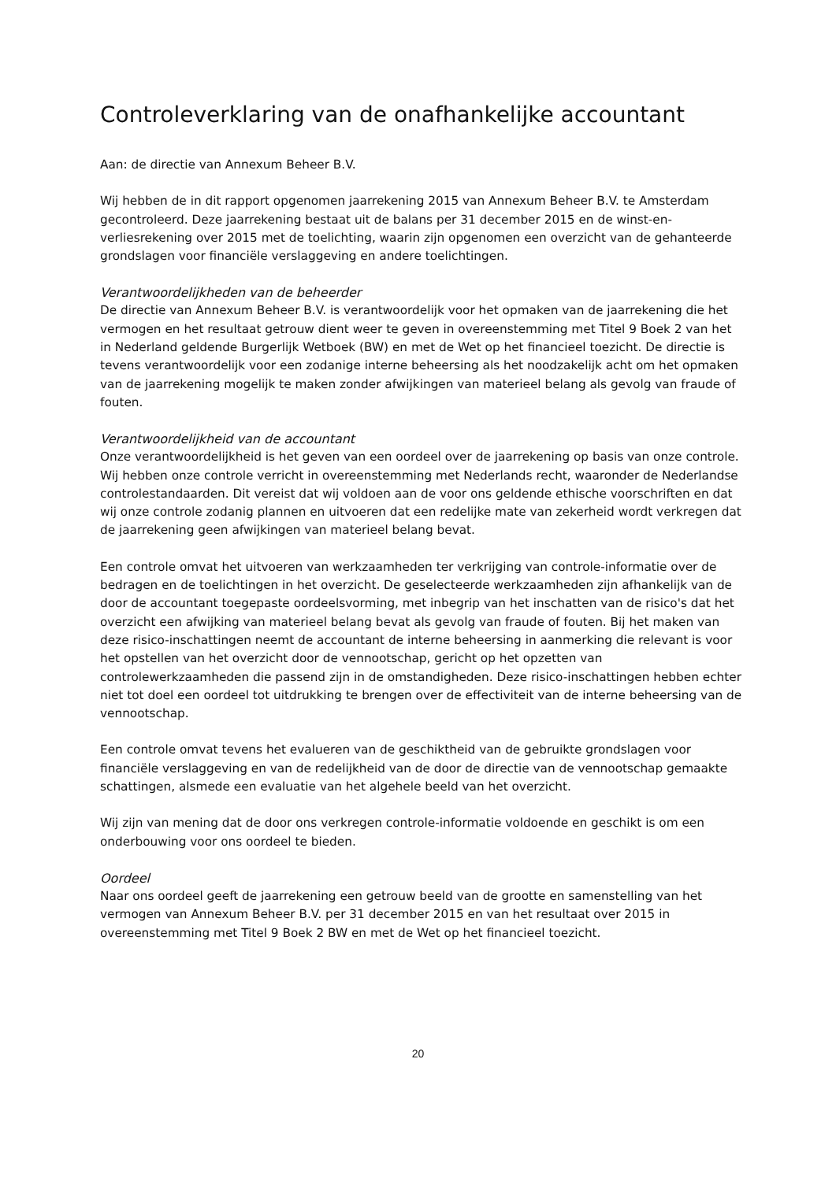Controleverklaring van de onafhankelijke accountant
Aan: de directie van Annexum Beheer B.V.
Wij hebben de in dit rapport opgenomen jaarrekening 2015 van Annexum Beheer B.V. te Amsterdam gecontroleerd. Deze jaarrekening bestaat uit de balans per 31 december 2015 en de winst-en-verliesrekening over 2015 met de toelichting, waarin zijn opgenomen een overzicht van de gehanteerde grondslagen voor financiële verslaggeving en andere toelichtingen.
Verantwoordelijkheden van de beheerder
De directie van Annexum Beheer B.V. is verantwoordelijk voor het opmaken van de jaarrekening die het vermogen en het resultaat getrouw dient weer te geven in overeenstemming met Titel 9 Boek 2 van het in Nederland geldende Burgerlijk Wetboek (BW) en met de Wet op het financieel toezicht. De directie is tevens verantwoordelijk voor een zodanige interne beheersing als het noodzakelijk acht om het opmaken van de jaarrekening mogelijk te maken zonder afwijkingen van materieel belang als gevolg van fraude of fouten.
Verantwoordelijkheid van de accountant
Onze verantwoordelijkheid is het geven van een oordeel over de jaarrekening op basis van onze controle. Wij hebben onze controle verricht in overeenstemming met Nederlands recht, waaronder de Nederlandse controlestandaarden. Dit vereist dat wij voldoen aan de voor ons geldende ethische voorschriften en dat wij onze controle zodanig plannen en uitvoeren dat een redelijke mate van zekerheid wordt verkregen dat de jaarrekening geen afwijkingen van materieel belang bevat.
Een controle omvat het uitvoeren van werkzaamheden ter verkrijging van controle-informatie over de bedragen en de toelichtingen in het overzicht. De geselecteerde werkzaamheden zijn afhankelijk van de door de accountant toegepaste oordeelsvorming, met inbegrip van het inschatten van de risico's dat het overzicht een afwijking van materieel belang bevat als gevolg van fraude of fouten. Bij het maken van deze risico-inschattingen neemt de accountant de interne beheersing in aanmerking die relevant is voor het opstellen van het overzicht door de vennootschap, gericht op het opzetten van controlewerkzaamheden die passend zijn in de omstandigheden. Deze risico-inschattingen hebben echter niet tot doel een oordeel tot uitdrukking te brengen over de effectiviteit van de interne beheersing van de vennootschap.
Een controle omvat tevens het evalueren van de geschiktheid van de gebruikte grondslagen voor financiële verslaggeving en van de redelijkheid van de door de directie van de vennootschap gemaakte schattingen, alsmede een evaluatie van het algehele beeld van het overzicht.
Wij zijn van mening dat de door ons verkregen controle-informatie voldoende en geschikt is om een onderbouwing voor ons oordeel te bieden.
Oordeel
Naar ons oordeel geeft de jaarrekening een getrouw beeld van de grootte en samenstelling van het vermogen van Annexum Beheer B.V. per 31 december 2015 en van het resultaat over 2015 in overeenstemming met Titel 9 Boek 2 BW en met de Wet op het financieel toezicht.
20